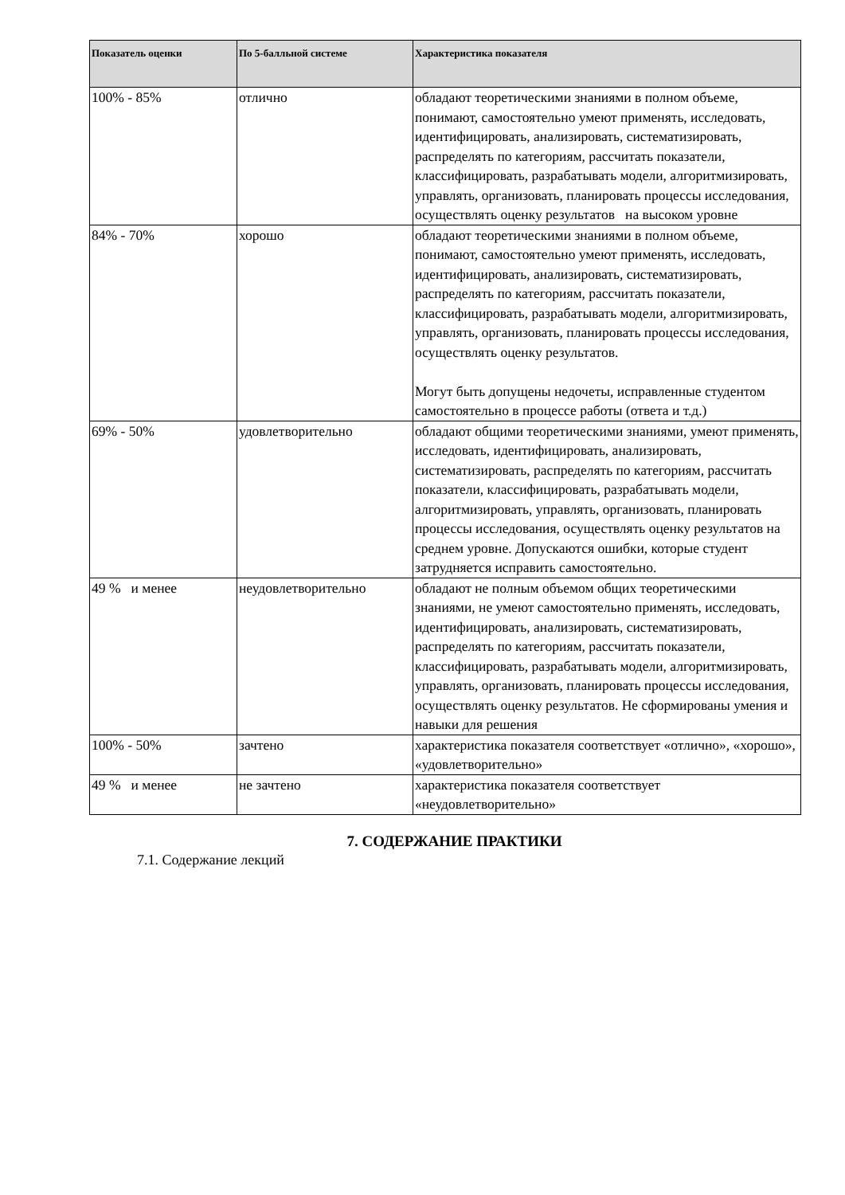| Показатель оценки | По 5-балльной системе | Характеристика показателя |
| --- | --- | --- |
| 100% - 85% | отлично | обладают теоретическими знаниями в полном объеме, понимают, самостоятельно умеют применять, исследовать, идентифицировать, анализировать, систематизировать, распределять по категориям, рассчитать показатели, классифицировать, разрабатывать модели, алгоритмизировать, управлять, организовать, планировать процессы исследования, осуществлять оценку результатов на высоком уровне |
| 84% - 70% | хорошо | обладают теоретическими знаниями в полном объеме, понимают, самостоятельно умеют применять, исследовать, идентифицировать, анализировать, систематизировать, распределять по категориям, рассчитать показатели, классифицировать, разрабатывать модели, алгоритмизировать, управлять, организовать, планировать процессы исследования, осуществлять оценку результатов. Могут быть допущены недочеты, исправленные студентом самостоятельно в процессе работы (ответа и т.д.) |
| 69% - 50% | удовлетворительно | обладают общими теоретическими знаниями, умеют применять, исследовать, идентифицировать, анализировать, систематизировать, распределять по категориям, рассчитать показатели, классифицировать, разрабатывать модели, алгоритмизировать, управлять, организовать, планировать процессы исследования, осуществлять оценку результатов на среднем уровне. Допускаются ошибки, которые студент затрудняется исправить самостоятельно. |
| 49 % и менее | неудовлетворительно | обладают не полным объемом общих теоретическими знаниями, не умеют самостоятельно применять, исследовать, идентифицировать, анализировать, систематизировать, распределять по категориям, рассчитать показатели, классифицировать, разрабатывать модели, алгоритмизировать, управлять, организовать, планировать процессы исследования, осуществлять оценку результатов. Не сформированы умения и навыки для решения |
| 100% - 50% | зачтено | характеристика показателя соответствует «отлично», «хорошо», «удовлетворительно» |
| 49 % и менее | не зачтено | характеристика показателя соответствует «неудовлетворительно» |
7. СОДЕРЖАНИЕ ПРАКТИКИ
7.1. Содержание лекций